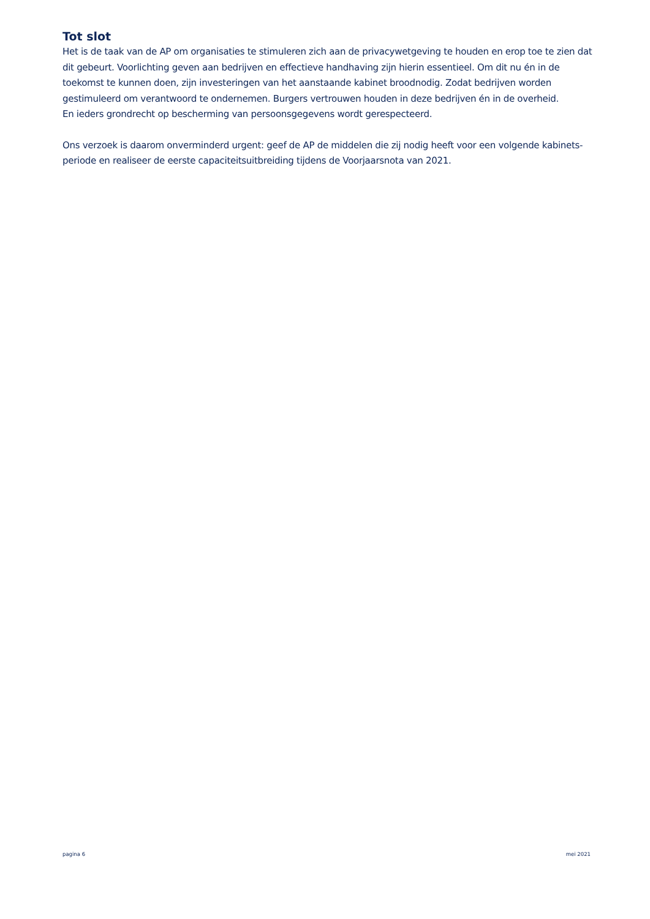Tot slot
Het is de taak van de AP om organisaties te stimuleren zich aan de privacywetgeving te houden en erop toe te zien dat dit gebeurt. Voorlichting geven aan bedrijven en effectieve handhaving zijn hierin essentieel. Om dit nu én in de toekomst te kunnen doen, zijn investeringen van het aanstaande kabinet broodnodig. Zodat bedrijven worden gestimuleerd om verantwoord te ondernemen. Burgers vertrouwen houden in deze bedrijven én in de overheid.
En ieders grondrecht op bescherming van persoonsgegevens wordt gerespecteerd.
Ons verzoek is daarom onverminderd urgent: geef de AP de middelen die zij nodig heeft voor een volgende kabinets-periode en realiseer de eerste capaciteitsuitbreiding tijdens de Voorjaarsnota van 2021.
pagina 6 mei 2021